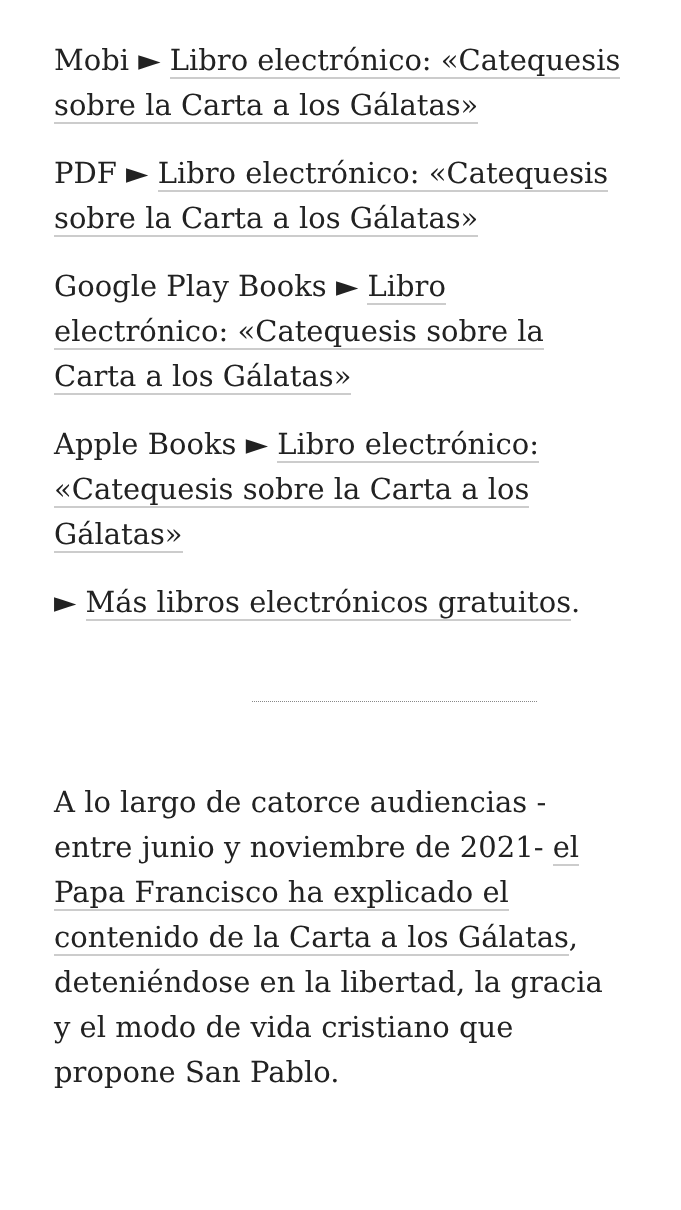Mobi ► Libro electrónico: «Catequesis sobre la Carta a los Gálatas»
PDF ► Libro electrónico: «Catequesis sobre la Carta a los Gálatas»
Google Play Books ► Libro electrónico: «Catequesis sobre la Carta a los Gálatas»
Apple Books ► Libro electrónico: «Catequesis sobre la Carta a los Gálatas»
► Más libros electrónicos gratuitos.
A lo largo de catorce audiencias - entre junio y noviembre de 2021- el Papa Francisco ha explicado el contenido de la Carta a los Gálatas, deteniéndose en la libertad, la gracia y el modo de vida cristiano que propone San Pablo.